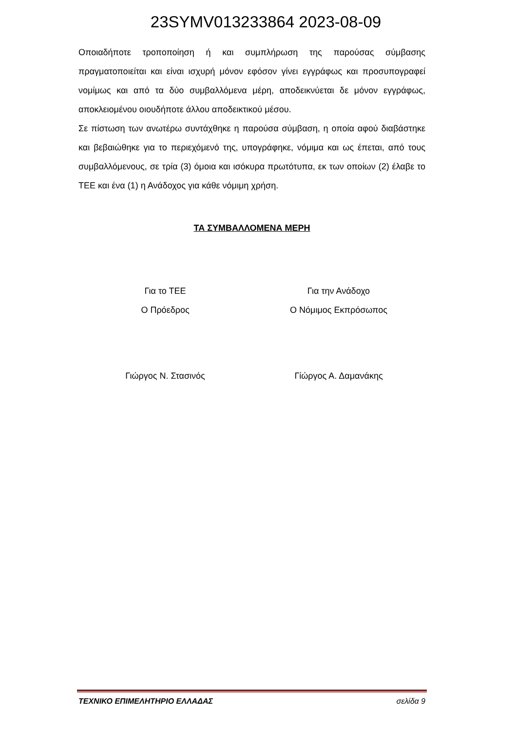23SYMV013233864 2023-08-09
Οποιαδήποτε τροποποίηση ή και συμπλήρωση της παρούσας σύμβασης πραγματοποιείται και είναι ισχυρή μόνον εφόσον γίνει εγγράφως και προσυπογραφεί νομίμως και από τα δύο συμβαλλόμενα μέρη, αποδεικνύεται δε μόνον εγγράφως, αποκλειομένου οιουδήποτε άλλου αποδεικτικού μέσου.
Σε πίστωση των ανωτέρω συντάχθηκε η παρούσα σύμβαση, η οποία αφού διαβάστηκε και βεβαιώθηκε για το περιεχόμενό της, υπογράφηκε, νόμιμα και ως έπεται, από τους συμβαλλόμενους, σε τρία (3) όμοια και ισόκυρα πρωτότυπα, εκ των οποίων (2) έλαβε το ΤΕΕ και ένα (1) η Ανάδοχος για κάθε νόμιμη χρήση.
ΤΑ ΣΥΜΒΑΛΛΟΜΕΝΑ ΜΕΡΗ
Για το ΤΕΕ
Ο Πρόεδρος
Για την Ανάδοχο
Ο Νόμιμος Εκπρόσωπος
Γιώργος Ν. Στασινός Γίώργος Α. Δαμανάκης
ΤΕΧΝΙΚΟ ΕΠΙΜΕΛΗΤΗΡΙΟ ΕΛΛΑΔΑΣ σελίδα 9